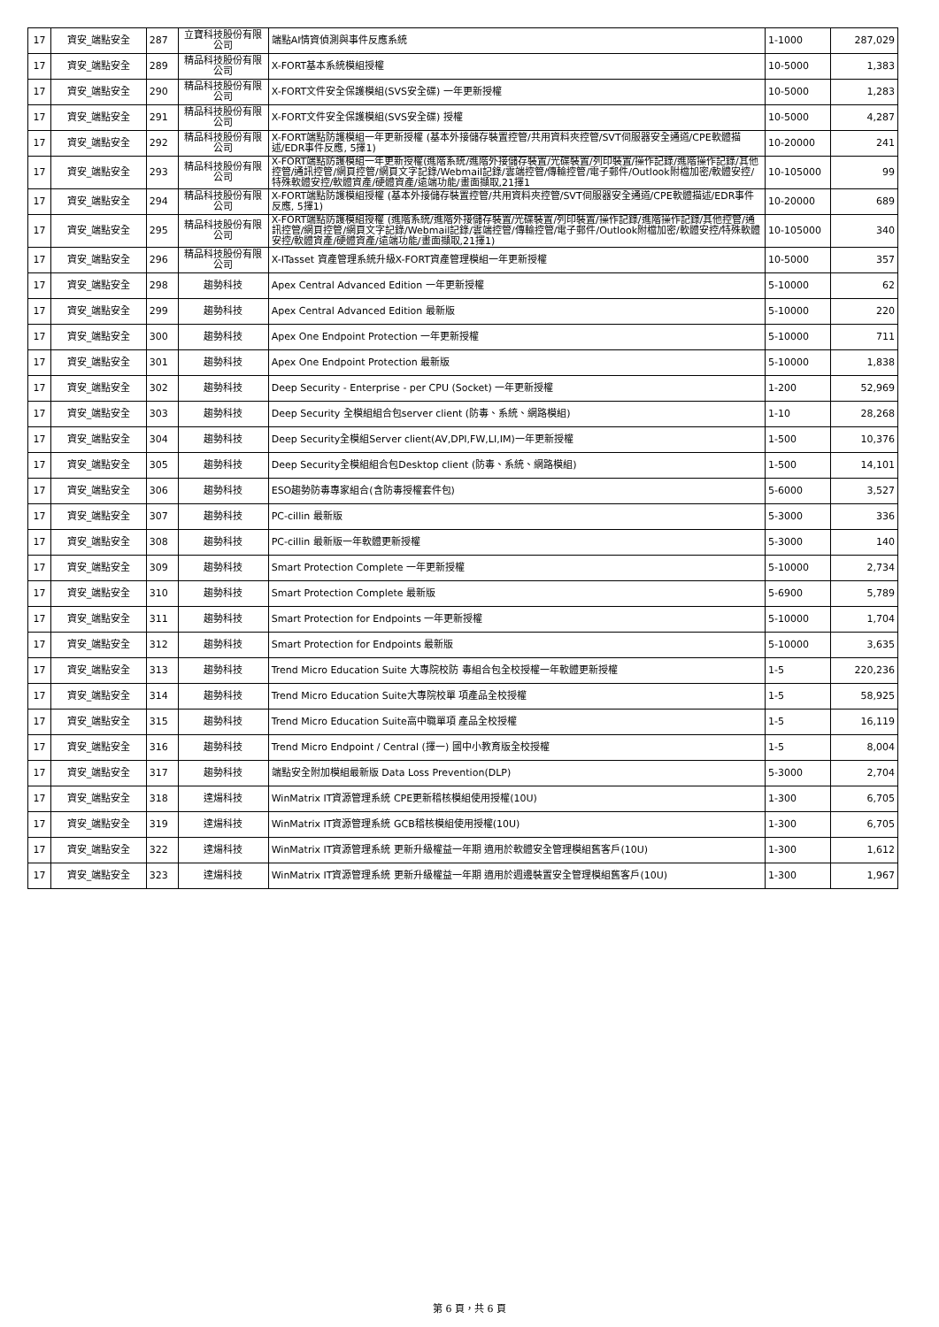| 17 | 資安_端點安全 | 287 | 立寶科技股份有限公司 | 端點AI情資偵測與事件反應系統 | 1-1000 | 287,029 |
| 17 | 資安_端點安全 | 289 | 精品科技股份有限公司 | X-FORT基本系統模組授權 | 10-5000 | 1,383 |
| 17 | 資安_端點安全 | 290 | 精品科技股份有限公司 | X-FORT文件安全保護模組(SVS安全碟) 一年更新授權 | 10-5000 | 1,283 |
| 17 | 資安_端點安全 | 291 | 精品科技股份有限公司 | X-FORT文件安全保護模組(SVS安全碟) 授權 | 10-5000 | 4,287 |
| 17 | 資安_端點安全 | 292 | 精品科技股份有限公司 | X-FORT端點防護模組一年更新授權 (基本外接儲存裝置控管/共用資料夾控管/SVT伺服器安全通道/CPE軟體描述/EDR事件反應, 5擇1) | 10-20000 | 241 |
| 17 | 資安_端點安全 | 293 | 精品科技股份有限公司 | X-FORT端點防護模組一年更新授權(進階系統/進階外接儲存裝置/光碟裝置/列印裝置/操作記錄/進階操作記錄/其他控管/通訊控管/網頁控管/網頁文字記錄/Webmail記錄/雲端控管/傳輸控管/電子郵件/Outlook附檔加密/軟體安控/特殊軟體安控/軟體資產/硬體資產/遠端功能/畫面擷取,21擇1 | 10-105000 | 99 |
| 17 | 資安_端點安全 | 294 | 精品科技股份有限公司 | X-FORT端點防護模組授權 (基本外接儲存裝置控管/共用資料夾控管/SVT伺服器安全通道/CPE軟體描述/EDR事件反應, 5擇1) | 10-20000 | 689 |
| 17 | 資安_端點安全 | 295 | 精品科技股份有限公司 | X-FORT端點防護模組授權 (進階系統/進階外接儲存裝置/光碟裝置/列印裝置/操作記錄/進階操作記錄/其他控管/通訊控管/網頁控管/網頁文字記錄/Webmail記錄/雲端控管/傳輸控管/電子郵件/Outlook附檔加密/軟體安控/特殊軟體安控/軟體資產/硬體資產/遠端功能/畫面擷取,21擇1) | 10-105000 | 340 |
| 17 | 資安_端點安全 | 296 | 精品科技股份有限公司 | X-ITasset 資產管理系統升級X-FORT資產管理模組一年更新授權 | 10-5000 | 357 |
| 17 | 資安_端點安全 | 298 | 趨勢科技 | Apex Central Advanced Edition 一年更新授權 | 5-10000 | 62 |
| 17 | 資安_端點安全 | 299 | 趨勢科技 | Apex Central Advanced Edition 最新版 | 5-10000 | 220 |
| 17 | 資安_端點安全 | 300 | 趨勢科技 | Apex One Endpoint Protection 一年更新授權 | 5-10000 | 711 |
| 17 | 資安_端點安全 | 301 | 趨勢科技 | Apex One Endpoint Protection 最新版 | 5-10000 | 1,838 |
| 17 | 資安_端點安全 | 302 | 趨勢科技 | Deep Security - Enterprise - per CPU (Socket) 一年更新授權 | 1-200 | 52,969 |
| 17 | 資安_端點安全 | 303 | 趨勢科技 | Deep Security 全模組組合包server client (防毒、系統、網路模組) | 1-10 | 28,268 |
| 17 | 資安_端點安全 | 304 | 趨勢科技 | Deep Security全模組Server client(AV,DPI,FW,LI,IM)一年更新授權 | 1-500 | 10,376 |
| 17 | 資安_端點安全 | 305 | 趨勢科技 | Deep Security全模組組合包Desktop client (防毒、系統、網路模組) | 1-500 | 14,101 |
| 17 | 資安_端點安全 | 306 | 趨勢科技 | ESO趨勢防毒專家組合(含防毒授權套件包) | 5-6000 | 3,527 |
| 17 | 資安_端點安全 | 307 | 趨勢科技 | PC-cillin 最新版 | 5-3000 | 336 |
| 17 | 資安_端點安全 | 308 | 趨勢科技 | PC-cillin 最新版一年軟體更新授權 | 5-3000 | 140 |
| 17 | 資安_端點安全 | 309 | 趨勢科技 | Smart Protection Complete 一年更新授權 | 5-10000 | 2,734 |
| 17 | 資安_端點安全 | 310 | 趨勢科技 | Smart Protection Complete 最新版 | 5-6900 | 5,789 |
| 17 | 資安_端點安全 | 311 | 趨勢科技 | Smart Protection for Endpoints 一年更新授權 | 5-10000 | 1,704 |
| 17 | 資安_端點安全 | 312 | 趨勢科技 | Smart Protection for Endpoints 最新版 | 5-10000 | 3,635 |
| 17 | 資安_端點安全 | 313 | 趨勢科技 | Trend Micro Education Suite 大專院校防 毒組合包全校授權一年軟體更新授權 | 1-5 | 220,236 |
| 17 | 資安_端點安全 | 314 | 趨勢科技 | Trend Micro Education Suite大專院校單 項產品全校授權 | 1-5 | 58,925 |
| 17 | 資安_端點安全 | 315 | 趨勢科技 | Trend Micro Education Suite高中職單項 產品全校授權 | 1-5 | 16,119 |
| 17 | 資安_端點安全 | 316 | 趨勢科技 | Trend Micro Endpoint / Central (擇一) 國中小教育版全校授權 | 1-5 | 8,004 |
| 17 | 資安_端點安全 | 317 | 趨勢科技 | 端點安全附加模組最新版 Data Loss Prevention(DLP) | 5-3000 | 2,704 |
| 17 | 資安_端點安全 | 318 | 達煬科技 | WinMatrix IT資源管理系統 CPE更新稽核模組使用授權(10U) | 1-300 | 6,705 |
| 17 | 資安_端點安全 | 319 | 達煬科技 | WinMatrix IT資源管理系統 GCB稽核模組使用授權(10U) | 1-300 | 6,705 |
| 17 | 資安_端點安全 | 322 | 達煬科技 | WinMatrix IT資源管理系統 更新升級權益一年期 適用於軟體安全管理模組舊客戶(10U) | 1-300 | 1,612 |
| 17 | 資安_端點安全 | 323 | 達煬科技 | WinMatrix IT資源管理系統 更新升級權益一年期 適用於週邊裝置安全管理模組舊客戶(10U) | 1-300 | 1,967 |
第 6 頁，共 6 頁